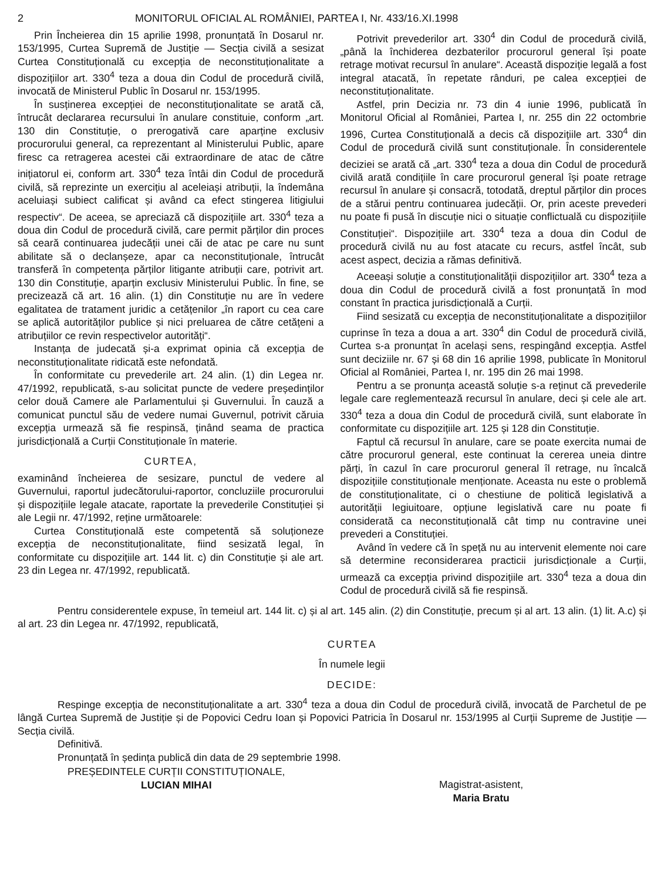2 MONITORUL OFICIAL AL ROMÂNIEI, PARTEA I, Nr. 433/16.XI.1998
Prin Încheierea din 15 aprilie 1998, pronunțată în Dosarul nr. 153/1995, Curtea Supremă de Justiție — Secția civilă a sesizat Curtea Constituțională cu excepția de neconstituționalitate a dispozițiilor art. 330<sup>4</sup> teza a doua din Codul de procedură civilă, invocată de Ministerul Public în Dosarul nr. 153/1995.
În susținerea excepției de neconstituționalitate se arată că, întrucât declararea recursului în anulare constituie, conform „art. 130 din Constituție, o prerogativă care aparține exclusiv procurorului general, ca reprezentant al Ministerului Public, apare firesc ca retragerea acestei căi extraordinare de atac de către inițiatorul ei, conform art. 330<sup>4</sup> teza întâi din Codul de procedură civilă, să reprezinte un exercițiu al aceleiași atribuții, la îndemâna aceluiași subiect calificat și având ca efect stingerea litigiului respectiv“. De aceea, se apreciază că dispozițiile art. 330<sup>4</sup> teza a doua din Codul de procedură civilă, care permit părților din proces să ceară continuarea judecății unei căi de atac pe care nu sunt abilitate să o declanșeze, apar ca neconstituționale, întrucât transferă în competența părților litigante atribuții care, potrivit art. 130 din Constituție, aparțin exclusiv Ministerului Public. În fine, se precizează că art. 16 alin. (1) din Constituție nu are în vedere egalitatea de tratament juridic a cetățenilor „în raport cu cea care se aplică autorităților publice și nici preluarea de către cetățeni a atribuțiilor ce revin respectivelor autorități“.
Instanța de judecată și-a exprimat opinia că excepția de neconstituționalitate ridicată este nefondată.
În conformitate cu prevederile art. 24 alin. (1) din Legea nr. 47/1992, republicată, s-au solicitat puncte de vedere președinților celor două Camere ale Parlamentului și Guvernului. În cauză a comunicat punctul său de vedere numai Guvernul, potrivit căruia excepția urmează să fie respinsă, ținând seama de practica jurisdicțională a Curții Constituționale în materie.
CURTEA,
examinând încheierea de sesizare, punctul de vedere al Guvernului, raportul judecătorului-raportor, concluziile procurorului și dispozițiile legale atacate, raportate la prevederile Constituției și ale Legii nr. 47/1992, reține următoarele:
Curtea Constituțională este competentă să soluționeze excepția de neconstituționalitate, fiind sesizată legal, în conformitate cu dispozițiile art. 144 lit. c) din Constituție și ale art. 23 din Legea nr. 47/1992, republicată.
Potrivit prevederilor art. 330<sup>4</sup> din Codul de procedură civilă, „până la închiderea dezbaterilor procurorul general își poate retrage motivat recursul în anulare“. Această dispoziție legală a fost integral atacată, în repetate rânduri, pe calea excepției de neconstituționalitate.
Astfel, prin Decizia nr. 73 din 4 iunie 1996, publicată în Monitorul Oficial al României, Partea I, nr. 255 din 22 octombrie 1996, Curtea Constituțională a decis că dispozițiile art. 330<sup>4</sup> din Codul de procedură civilă sunt constituționale. În considerentele deciziei se arată că „art. 330<sup>4</sup> teza a doua din Codul de procedură civilă arată condițiile în care procurorul general își poate retrage recursul în anulare și consacră, totodată, dreptul părților din proces de a stărui pentru continuarea judecății. Or, prin aceste prevederi nu poate fi pusă în discuție nici o situație conflictuală cu dispozițiile Constituției“. Dispozițiile art. 330<sup>4</sup> teza a doua din Codul de procedură civilă nu au fost atacate cu recurs, astfel încât, sub acest aspect, decizia a rămas definitivă.
Aceeași soluție a constituționalității dispozițiilor art. 330<sup>4</sup> teza a doua din Codul de procedură civilă a fost pronunțată în mod constant în practica jurisdicțională a Curții.
Fiind sesizată cu excepția de neconstituționalitate a dispozițiilor cuprinse în teza a doua a art. 330<sup>4</sup> din Codul de procedură civilă, Curtea s-a pronunțat în același sens, respingând excepția. Astfel sunt deciziile nr. 67 și 68 din 16 aprilie 1998, publicate în Monitorul Oficial al României, Partea I, nr. 195 din 26 mai 1998.
Pentru a se pronunța această soluție s-a reținut că prevederile legale care reglementează recursul în anulare, deci și cele ale art. 330<sup>4</sup> teza a doua din Codul de procedură civilă, sunt elaborate în conformitate cu dispozițiile art. 125 și 128 din Constituție.
Faptul că recursul în anulare, care se poate exercita numai de către procurorul general, este continuat la cererea uneia dintre părți, în cazul în care procurorul general îl retrage, nu încalcă dispozițiile constituționale menționate. Aceasta nu este o problemă de constituționalitate, ci o chestiune de politică legislativă a autorității legiuitoare, opțiune legislativă care nu poate fi considerată ca neconstituțională cât timp nu contravine unei prevederi a Constituției.
Având în vedere că în speță nu au intervenit elemente noi care să determine reconsiderarea practicii jurisdicționale a Curții, urmează ca excepția privind dispozițiile art. 330<sup>4</sup> teza a doua din Codul de procedură civilă să fie respinsă.
Pentru considerentele expuse, în temeiul art. 144 lit. c) și al art. 145 alin. (2) din Constituție, precum și al art. 13 alin. (1) lit. A.c) și al art. 23 din Legea nr. 47/1992, republicată,
CURTEA
În numele legii
DECIDE:
Respinge excepția de neconstituționalitate a art. 330<sup>4</sup> teza a doua din Codul de procedură civilă, invocată de Parchetul de pe lângă Curtea Supremă de Justiție și de Popovici Cedru Ioan și Popovici Patricia în Dosarul nr. 153/1995 al Curții Supreme de Justiție — Secția civilă.
Definitivă.
Pronunțată în ședința publică din data de 29 septembrie 1998.
PREȘEDINTELE CURȚII CONSTITUȚIONALE,
LUCIAN MIHAI
Magistrat-asistent,
Maria Bratu